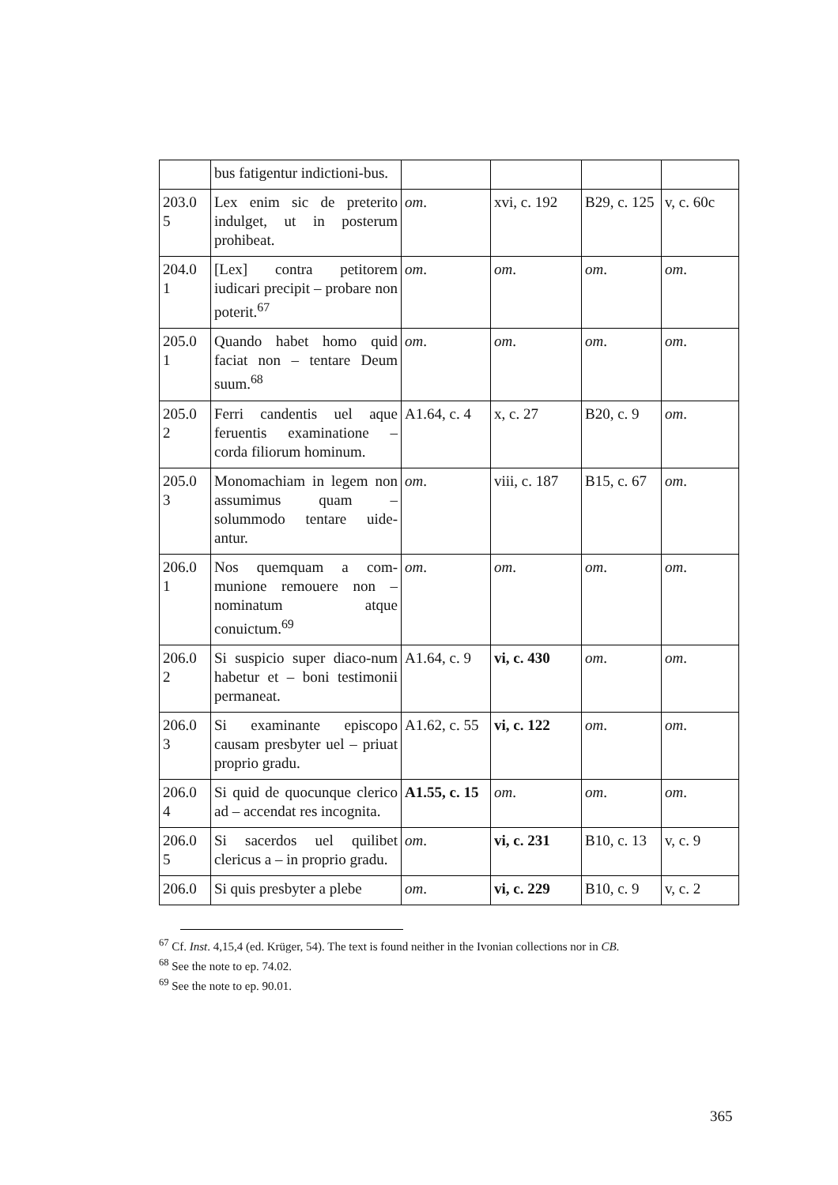| | bus fatigentur indictioni-bus. | | | | |
| 203.0 5 | Lex enim sic de preterito indulget, ut in posterum prohibeat. | om . | xvi, c. 192 | B29, c. 125 | v, c. 60c |
| 204.0 1 | [Lex] contra petitorem iudicari precipit – probare non poterit.<sup>67</sup> | om . | om . | om . | om . |
| 205.0 1 | Quando habet homo quid faciat non – tentare Deum suum.<sup>68</sup> | om . | om . | om . | om . |
| 205.0 2 | Ferri candentis uel aque feruentis examinatione – corda filiorum hominum. | A1.64, c. 4 | x, c. 27 | B20, c. 9 | om . |
| 205.0 3 | Monomachiam in legem non assumimus quam – solummodo tentare uide-antur. | om . | viii, c. 187 | B15, c. 67 | om . |
| 206.0 1 | Nos quemquam a com-munione remouere non – nominatum atque conuictum.<sup>69</sup> | om . | om . | om . | om . |
| 206.0 2 | Si suspicio super diaco-num habetur et – boni testimonii permaneat. | A1.64, c. 9 | vi, c. 430 | om . | om . |
| 206.0 3 | Si examinante episcopo causam presbyter uel – priuat proprio gradu. | A1.62, c. 55 | vi, c. 122 | om . | om . |
| 206.0 4 | Si quid de quocunque clerico ad – accendat res incognita. | A1.55, c. 15 | om . | om . | om . |
| 206.0 5 | Si sacerdos uel quilibet clericus a – in proprio gradu. | om . | vi, c. 231 | B10, c. 13 | v, c. 9 |
| 206.0 | Si quis presbyter a plebe | om . | vi, c. 229 | B10, c. 9 | v, c. 2 |
<sup>67</sup> Cf. Inst. 4,15,4 (ed. Krüger, 54). The text is found neither in the Ivonian collections nor in CB.
<sup>68</sup> See the note to ep. 74.02.
<sup>69</sup> See the note to ep. 90.01.
365